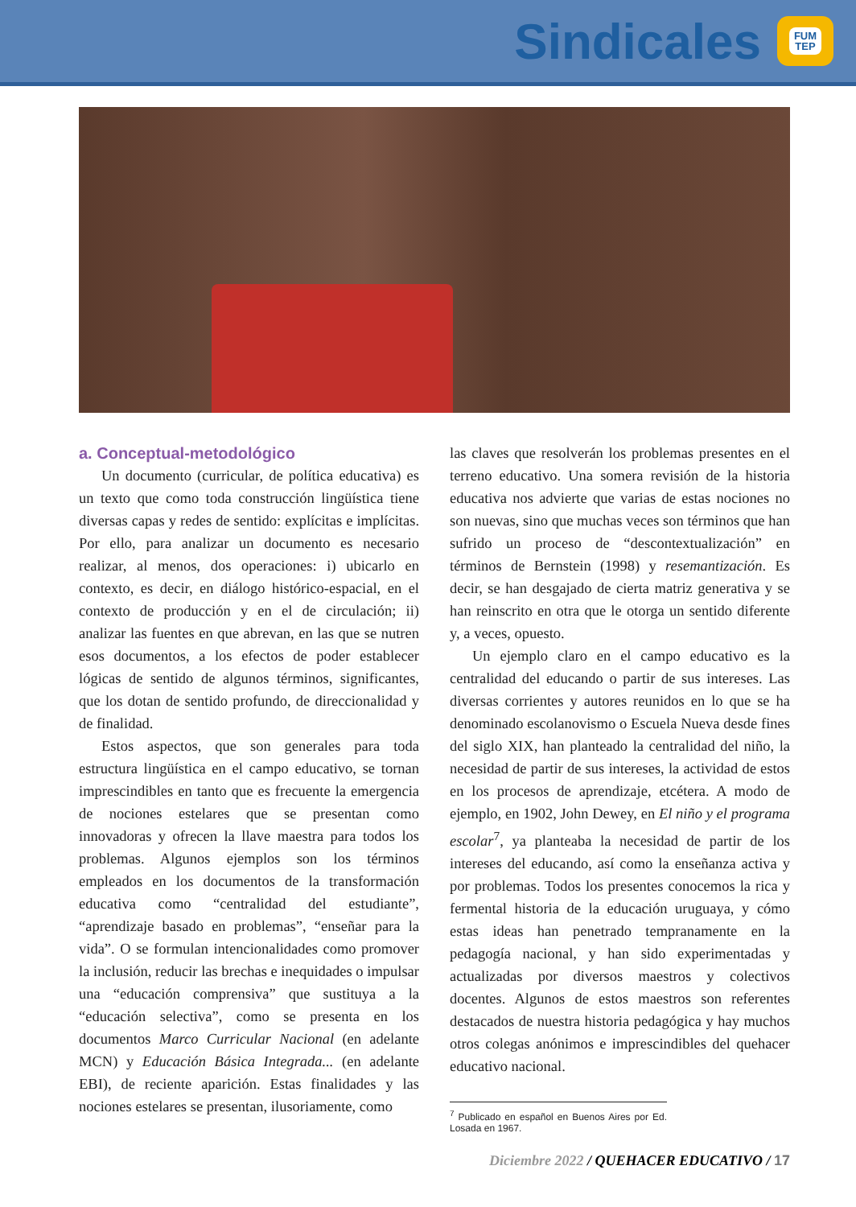Sindicales
FUM
TEP
a. Conceptual-metodológico
Un documento (curricular, de política educativa) es un texto que como toda construcción lingüística tiene diversas capas y redes de sentido: explícitas e implícitas. Por ello, para analizar un documento es necesario realizar, al menos, dos operaciones: i) ubicarlo en contexto, es decir, en diálogo histórico-espacial, en el contexto de producción y en el de circulación; ii) analizar las fuentes en que abrevan, en las que se nutren esos documentos, a los efectos de poder establecer lógicas de sentido de algunos términos, significantes, que los dotan de sentido profundo, de direccionalidad y de finalidad.
Estos aspectos, que son generales para toda estructura lingüística en el campo educativo, se tornan imprescindibles en tanto que es frecuente la emergencia de nociones estelares que se presentan como innovadoras y ofrecen la llave maestra para todos los problemas. Algunos ejemplos son los términos empleados en los documentos de la transformación educativa como “centralidad del estudiante”, “aprendizaje basado en problemas”, “enseñar para la vida”. O se formulan intencionalidades como promover la inclusión, reducir las brechas e inequidades o impulsar una “educación comprensiva” que sustituya a la “educación selectiva”, como se presenta en los documentos Marco Curricular Nacional (en adelante MCN) y Educación Básica Integrada... (en adelante EBI), de reciente aparición. Estas finalidades y las nociones estelares se presentan, ilusoriamente, como
las claves que resolverán los problemas presentes en el terreno educativo. Una somera revisión de la historia educativa nos advierte que varias de estas nociones no son nuevas, sino que muchas veces son términos que han sufrido un proceso de “descontextualización” en términos de Bernstein (1998) y resemantización. Es decir, se han desgajado de cierta matriz generativa y se han reinscrito en otra que le otorga un sentido diferente y, a veces, opuesto.
Un ejemplo claro en el campo educativo es la centralidad del educando o partir de sus intereses. Las diversas corrientes y autores reunidos en lo que se ha denominado escolanovismo o Escuela Nueva desde fines del siglo XIX, han planteado la centralidad del niño, la necesidad de partir de sus intereses, la actividad de estos en los procesos de aprendizaje, etcétera. A modo de ejemplo, en 1902, John Dewey, en El niño y el programa escolar<sup>7</sup>, ya planteaba la necesidad de partir de los intereses del educando, así como la enseñanza activa y por problemas. Todos los presentes conocemos la rica y fermental historia de la educación uruguaya, y cómo estas ideas han penetrado tempranamente en la pedagogía nacional, y han sido experimentadas y actualizadas por diversos maestros y colectivos docentes. Algunos de estos maestros son referentes destacados de nuestra historia pedagógica y hay muchos otros colegas anónimos e imprescindibles del quehacer educativo nacional.
<sup>7</sup> Publicado en español en Buenos Aires por Ed. Losada en 1967.
Diciembre 2022 / QUEHACER EDUCATIVO / 17